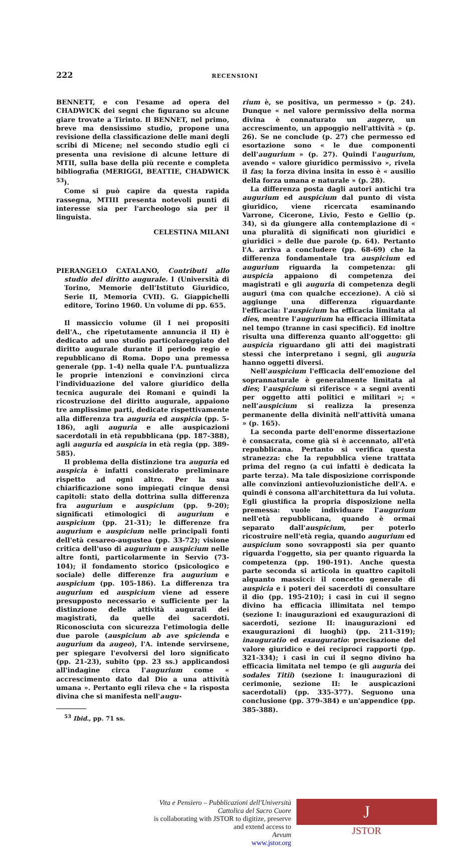222 RECENSIONI
BENNETT, e con l'esame ad opera del CHADWICK dei segni che figurano su alcune giare trovate a Tirinto. Il BENNET, nel primo, breve ma densissimo studio, propone una revisione della classificazione delle mani degli scribi di Micene; nel secondo studio egli ci presenta una revisione di alcune letture di MTII, sulla base della più recente e completa bibliografia (MERIGGI, BEATTIE, CHADWICK <sup>53</sup>).
Come si può capire da questa rapida rassegna, MTIII presenta notevoli punti di interesse sia per l'archeologo sia per il linguista.
CELESTINA MILANI
PIERANGELO CATALANO, Contributi allo studio del diritto augurale. I (Università di Torino, Memorie dell'Istituto Giuridico, Serie II, Memoria CVII). G. Giappichelli editore, Torino 1960. Un volume di pp. 655.
Il massiccio volume (il I nei propositi dell'A., che ripetutamente annuncia il II) è dedicato ad uno studio particolareggiato del diritto augurale durante il periodo regio e repubblicano di Roma. Dopo una premessa generale (pp. 1-4) nella quale l'A. puntualizza le proprie intenzioni e convinzioni circa l'individuazione del valore giuridico della tecnica augurale dei Romani e quindi la ricostruzione del diritto augurale, appaiono tre amplissime parti, dedicate rispettivamente alla differenza tra auguria ed auspicia (pp. 5-186), agli auguria e alle auspicazioni sacerdotali in età repubblicana (pp. 187-388), agli auguria ed auspicia in età regia (pp. 389-585).
Il problema della distinzione tra auguria ed auspicia è infatti considerato preliminare rispetto ad ogni altro. Per la sua chiarificazione sono impiegati cinque densi capitoli: stato della dottrina sulla differenza fra augurium e auspicium (pp. 9-20); significati etimologici di augurium e auspicium (pp. 21-31); le differenze fra augurium e auspicium nelle principali fonti dell'età cesareo-augustea (pp. 33-72); visione critica dell'uso di augurium e auspicium nelle altre fonti, particolarmente in Servio (73-104); il fondamento storico (psicologico e sociale) delle differenze fra augurium e auspicium (pp. 105-186). La differenza tra augurium ed auspicium viene ad essere presupposto necessario e sufficiente per la distinzione delle attività augurali dei magistrati, da quelle dei sacerdoti. Riconosciuta con sicurezza l'etimologia delle due parole (auspicium ab ave spicienda e augurium da augeo), l'A. intende servirsene, per spiegare l'evolversi del loro significato (pp. 21-23), subito (pp. 23 ss.) applicandosi all'indagine circa l'augurium come « accrescimento dato dal Dio a una attività umana ». Pertanto egli rileva che « la risposta divina che si manifesta nell'augu-
<sup>53</sup> Ibid., pp. 71 ss.
rium è, se positiva, un permesso » (p. 24). Dunque « nel valore permissivo della norma divina è connaturato un augere, un accrescimento, un appoggio nell'attività » (p. 26). Se ne conclude (p. 27) che permesso ed esortazione sono « le due componenti dell'augurium » (p. 27). Quindi l'augurium, avendo « valore giuridico permissivo », rivela il fas; la forza divina insita in esso è « ausilio della forza umana e naturale » (p. 28).
La differenza posta dagli autori antichi tra augurium ed auspicium dal punto di vista giuridico, viene ricercata esaminando Varrone, Cicerone, Livio, Festo e Gellio (p. 34), sì da giungere alla contemplazione di « una pluralità di significati non giuridici e giuridici » delle due parole (p. 64). Pertanto l'A. arriva a concludere (pp. 68-69) che la differenza fondamentale tra auspicium ed augurium riguarda la competenza: gli auspicia appaiono di competenza dei magistrati e gli auguria di competenza degli auguri (ma con qualche eccezione). A ciò si aggiunge una differenza riguardante l'efficacia: l'auspicium ha efficacia limitata al dies, mentre l'augurium ha efficacia illimitata nel tempo (tranne in casi specifici). Ed inoltre risulta una differenza quanto all'oggetto: gli auspicia riguardano gli atti dei magistrati stessi che interpretano i segni, gli auguria hanno oggetti diversi.
Nell'auspicium l'efficacia dell'emozione del soprannaturale è generalmente limitata al dies; l'auspicium si riferisce « a segni aventi per oggetto atti politici e militari »; « nell'auspicium si realizza la presenza permanente della divinità nell'attività umana » (p. 165).
La seconda parte dell'enorme dissertazione è consacrata, come già si è accennato, all'età repubblicana. Pertanto si verifica questa stranezza: che la repubblica viene trattata prima del regno (a cui infatti è dedicata la parte terza). Ma tale disposizione corrisponde alle convinzioni antievoluzionistiche dell'A. e quindi è consona all'architettura da lui voluta. Egli giustifica la propria disposizione nella premessa: vuole individuare l'augurium nell'età repubblicana, quando è ormai separato dall'auspicium, per poterlo ricostruire nell'età regia, quando augurium ed auspicium sono sovrapposti sia per quanto riguarda l'oggetto, sia per quanto riguarda la competenza (pp. 190-191). Anche questa parte seconda si articola in quattro capitoli alquanto massicci: il concetto generale di auspicia e i poteri dei sacerdoti di consultare il dio (pp. 195-210); i casi in cui il segno divino ha efficacia illimitata nel tempo (sezione I: inaugurazioni ed exaugurazioni di sacerdoti, sezione II: inaugurazioni ed exaugurazioni di luoghi) (pp. 211-319); inauguratio ed exauguratio: precisazione del valore giuridico e dei reciproci rapporti (pp. 321-334); i casi in cui il segno divino ha efficacia limitata nel tempo (e gli auguria dei sodales Titii) (sezione I: inaugurazioni di cerimonie, sezione II: le auspicazioni sacerdotali) (pp. 335-377). Seguono una conclusione (pp. 379-384) e un'appendice (pp. 385-388).
Vita e Pensiero – Pubblicazioni dell'Università Cattolica del Sacro Cuore
is collaborating with JSTOR to digitize, preserve and extend access to
Aevum
www.jstor.org
J
JSTOR